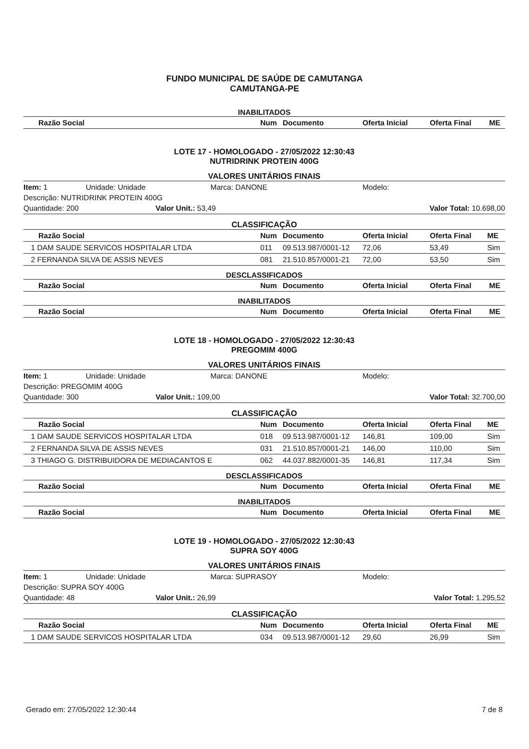FUNDO MUNICIPAL DE SAÚDE DE CAMUTANGA
CAMUTANGA-PE
INABILITADOS
| Razão Social | Num | Documento | Oferta Inicial | Oferta Final | ME |
| --- | --- | --- | --- | --- | --- |
LOTE 17 - HOMOLOGADO - 27/05/2022 12:30:43
NUTRIDRINK PROTEIN 400G
VALORES UNITÁRIOS FINAIS
Item: 1 Unidade: Unidade Marca: DANONE Modelo:
Descrição: NUTRIDRINK PROTEIN 400G
Quantidade: 200 Valor Unit.: 53,49 Valor Total: 10.698,00
CLASSIFICAÇÃO
| Razão Social | Num | Documento | Oferta Inicial | Oferta Final | ME |
| --- | --- | --- | --- | --- | --- |
| 1 DAM SAUDE SERVICOS HOSPITALAR LTDA | 011 | 09.513.987/0001-12 | 72,06 | 53,49 | Sim |
| 2 FERNANDA SILVA DE ASSIS NEVES | 081 | 21.510.857/0001-21 | 72,00 | 53,50 | Sim |
DESCLASSIFICADOS
| Razão Social | Num | Documento | Oferta Inicial | Oferta Final | ME |
| --- | --- | --- | --- | --- | --- |
INABILITADOS
| Razão Social | Num | Documento | Oferta Inicial | Oferta Final | ME |
| --- | --- | --- | --- | --- | --- |
LOTE 18 - HOMOLOGADO - 27/05/2022 12:30:43
PREGOMIM 400G
VALORES UNITÁRIOS FINAIS
Item: 1 Unidade: Unidade Marca: DANONE Modelo:
Descrição: PREGOMIM 400G
Quantidade: 300 Valor Unit.: 109,00 Valor Total: 32.700,00
CLASSIFICAÇÃO
| Razão Social | Num | Documento | Oferta Inicial | Oferta Final | ME |
| --- | --- | --- | --- | --- | --- |
| 1 DAM SAUDE SERVICOS HOSPITALAR LTDA | 018 | 09.513.987/0001-12 | 146,81 | 109,00 | Sim |
| 2 FERNANDA SILVA DE ASSIS NEVES | 031 | 21.510.857/0001-21 | 146,00 | 110,00 | Sim |
| 3 THIAGO G. DISTRIBUIDORA DE MEDIACANTOS E | 062 | 44.037.882/0001-35 | 146,81 | 117,34 | Sim |
DESCLASSIFICADOS
| Razão Social | Num | Documento | Oferta Inicial | Oferta Final | ME |
| --- | --- | --- | --- | --- | --- |
INABILITADOS
| Razão Social | Num | Documento | Oferta Inicial | Oferta Final | ME |
| --- | --- | --- | --- | --- | --- |
LOTE 19 - HOMOLOGADO - 27/05/2022 12:30:43
SUPRA SOY 400G
VALORES UNITÁRIOS FINAIS
Item: 1 Unidade: Unidade Marca: SUPRASOY Modelo:
Descrição: SUPRA SOY 400G
Quantidade: 48 Valor Unit.: 26,99 Valor Total: 1.295,52
CLASSIFICAÇÃO
| Razão Social | Num | Documento | Oferta Inicial | Oferta Final | ME |
| --- | --- | --- | --- | --- | --- |
| 1 DAM SAUDE SERVICOS HOSPITALAR LTDA | 034 | 09.513.987/0001-12 | 29,60 | 26,99 | Sim |
Gerado em: 27/05/2022 12:30:44 7 de 8